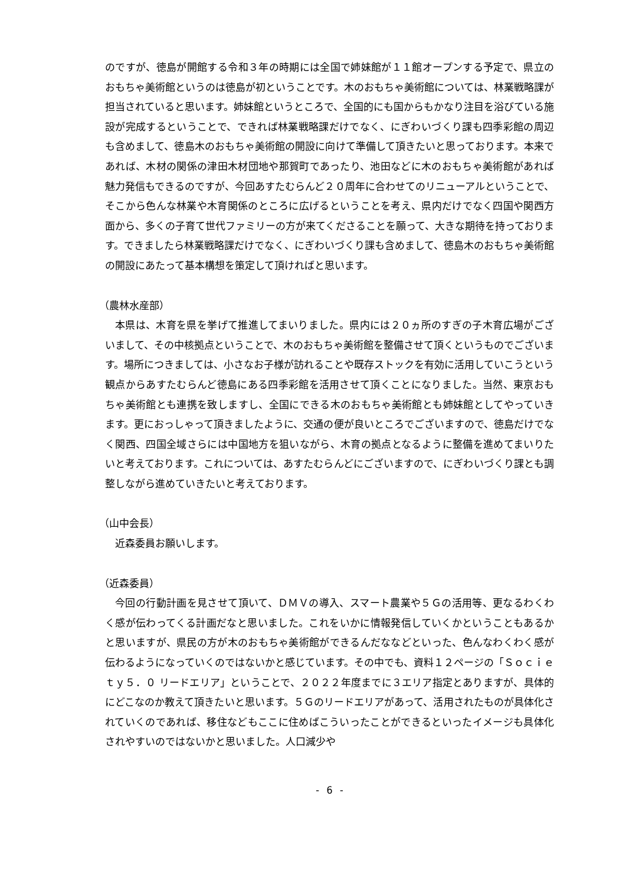のですが、徳島が開館する令和３年の時期には全国で姉妹館が１１館オープンする予定で、県立のおもちゃ美術館というのは徳島が初ということです。木のおもちゃ美術館については、林業戦略課が担当されていると思います。姉妹館というところで、全国的にも国からもかなり注目を浴びている施設が完成するということで、できれば林業戦略課だけでなく、にぎわいづくり課も四季彩館の周辺も含めまして、徳島木のおもちゃ美術館の開設に向けて準備して頂きたいと思っております。本来であれば、木材の関係の津田木材団地や那賀町であったり、池田などに木のおもちゃ美術館があれば魅力発信もできるのですが、今回あすたむらんど２０周年に合わせてのリニューアルということで、そこから色んな林業や木育関係のところに広げるということを考え、県内だけでなく四国や関西方面から、多くの子育て世代ファミリーの方が来てくださることを願って、大きな期待を持っております。できましたら林業戦略課だけでなく、にぎわいづくり課も含めまして、徳島木のおもちゃ美術館の開設にあたって基本構想を策定して頂ければと思います。
（農林水産部）
本県は、木育を県を挙げて推進してまいりました。県内には２０ヵ所のすぎの子木育広場がございまして、その中核拠点ということで、木のおもちゃ美術館を整備させて頂くというものでございます。場所につきましては、小さなお子様が訪れることや既存ストックを有効に活用していこうという観点からあすたむらんど徳島にある四季彩館を活用させて頂くことになりました。当然、東京おもちゃ美術館とも連携を致しますし、全国にできる木のおもちゃ美術館とも姉妹館としてやっていきます。更におっしゃって頂きましたように、交通の便が良いところでございますので、徳島だけでなく関西、四国全域さらには中国地方を狙いながら、木育の拠点となるように整備を進めてまいりたいと考えております。これについては、あすたむらんどにございますので、にぎわいづくり課とも調整しながら進めていきたいと考えております。
（山中会長）
近森委員お願いします。
（近森委員）
今回の行動計画を見させて頂いて、ＤＭＶの導入、スマート農業や５Ｇの活用等、更なるわくわく感が伝わってくる計画だなと思いました。これをいかに情報発信していくかということもあるかと思いますが、県民の方が木のおもちゃ美術館ができるんだななどといった、色んなわくわく感が伝わるようになっていくのではないかと感じています。その中でも、資料１２ページの「Ｓｏｃｉｅｔｙ５．０ リードエリア」ということで、２０２２年度までに３エリア指定とありますが、具体的にどこなのか教えて頂きたいと思います。５Ｇのリードエリアがあって、活用されたものが具体化されていくのであれば、移住などもここに住めばこういったことができるといったイメージも具体化されやすいのではないかと思いました。人口減少や
- 6 -